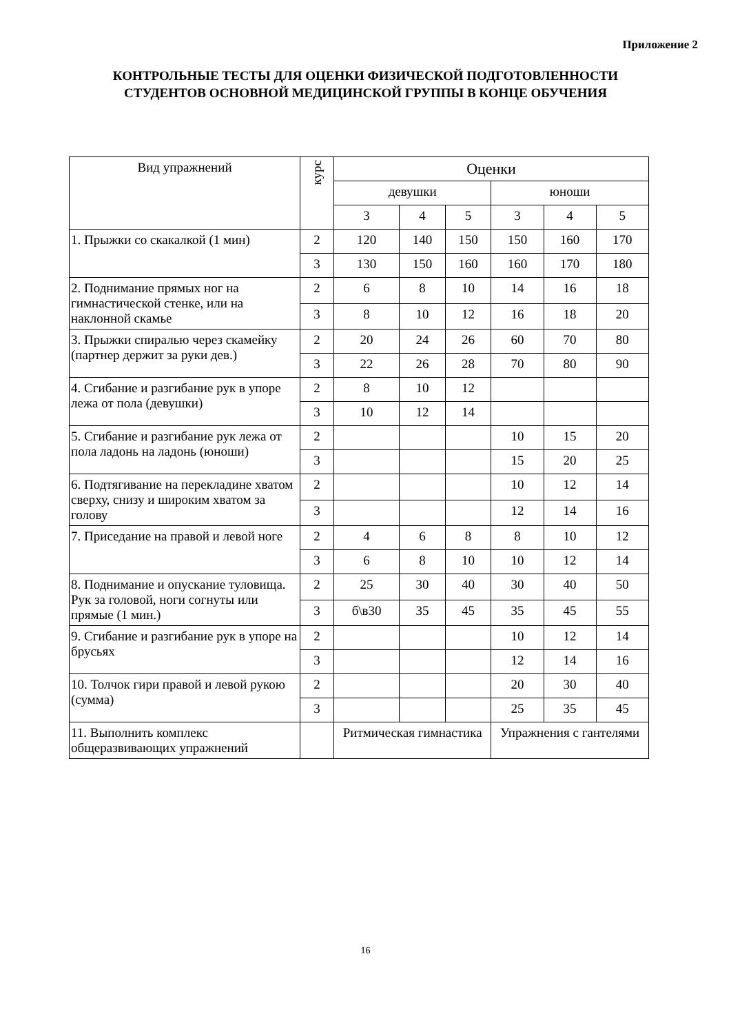Приложение 2
КОНТРОЛЬНЫЕ ТЕСТЫ ДЛЯ ОЦЕНКИ ФИЗИЧЕСКОЙ ПОДГОТОВЛЕННОСТИ
СТУДЕНТОВ ОСНОВНОЙ МЕДИЦИНСКОЙ ГРУППЫ В КОНЦЕ ОБУЧЕНИЯ
| Вид упражнений | курс | Оценки | | | | | |
| --- | --- | --- | --- | --- | --- | --- | --- |
| | | девушки | | | юноши | | |
| | | 3 | 4 | 5 | 3 | 4 | 5 |
| 1. Прыжки со скакалкой (1 мин) | 2 | 120 | 140 | 150 | 150 | 160 | 170 |
| | 3 | 130 | 150 | 160 | 160 | 170 | 180 |
| 2. Поднимание прямых ног на гимнастической стенке, или на наклонной скамье | 2 | 6 | 8 | 10 | 14 | 16 | 18 |
| | 3 | 8 | 10 | 12 | 16 | 18 | 20 |
| 3. Прыжки спиралью через скамейку (партнер держит за руки дев.) | 2 | 20 | 24 | 26 | 60 | 70 | 80 |
| | 3 | 22 | 26 | 28 | 70 | 80 | 90 |
| 4. Сгибание и разгибание рук в упоре лежа от пола (девушки) | 2 | 8 | 10 | 12 | | | |
| | 3 | 10 | 12 | 14 | | | |
| 5. Сгибание и разгибание рук лежа от пола ладонь на ладонь (юноши) | 2 | | | | 10 | 15 | 20 |
| | 3 | | | | 15 | 20 | 25 |
| 6. Подтягивание на перекладине хватом сверху, снизу и широким хватом за голову | 2 | | | | 10 | 12 | 14 |
| | 3 | | | | 12 | 14 | 16 |
| 7. Приседание на правой и левой ноге | 2 | 4 | 6 | 8 | 8 | 10 | 12 |
| | 3 | 6 | 8 | 10 | 10 | 12 | 14 |
| 8. Поднимание и опускание туловища. Рук за головой, ноги согнуты или прямые (1 мин.) | 2 | 25 | 30 | 40 | 30 | 40 | 50 |
| | 3 | б\в30 | 35 | 45 | 35 | 45 | 55 |
| 9. Сгибание и разгибание рук в упоре на брусьях | 2 | | | | 10 | 12 | 14 |
| | 3 | | | | 12 | 14 | 16 |
| 10. Толчок гири правой и левой рукою (сумма) | 2 | | | | 20 | 30 | 40 |
| | 3 | | | | 25 | 35 | 45 |
| 11. Выполнить комплекс общеразвивающих упражнений | | Ритмическая гимнастика | | | Упражнения с гантелями | | |
16